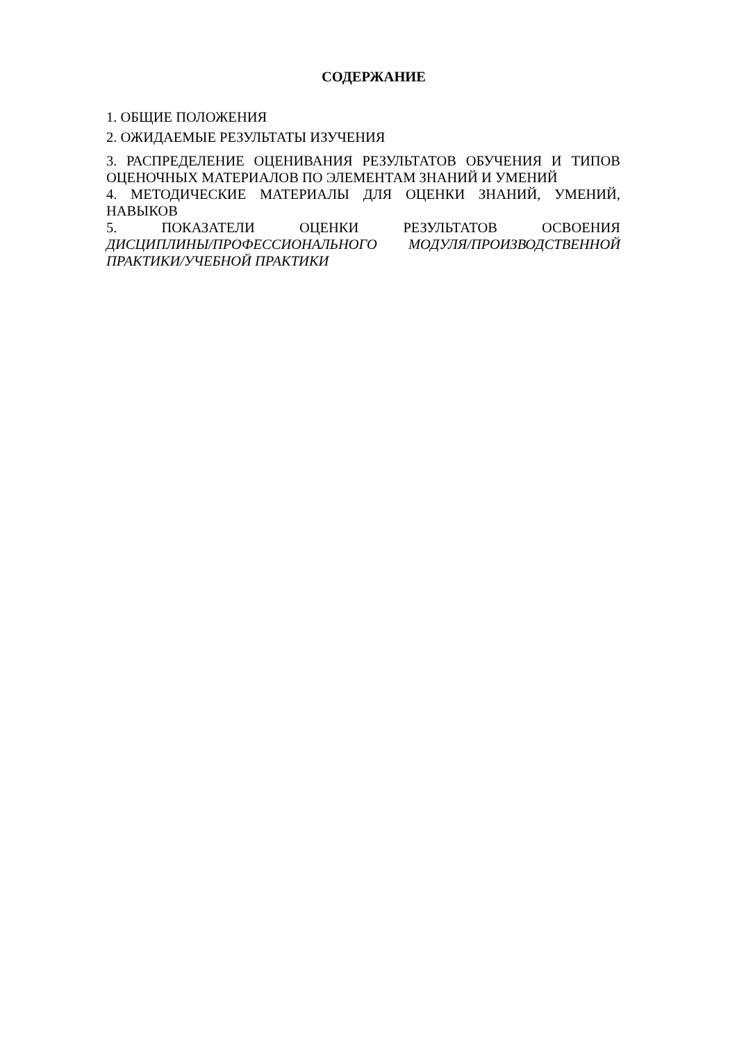СОДЕРЖАНИЕ
1. ОБЩИЕ ПОЛОЖЕНИЯ
2. ОЖИДАЕМЫЕ РЕЗУЛЬТАТЫ ИЗУЧЕНИЯ
3. РАСПРЕДЕЛЕНИЕ ОЦЕНИВАНИЯ РЕЗУЛЬТАТОВ ОБУЧЕНИЯ И ТИПОВ ОЦЕНОЧНЫХ МАТЕРИАЛОВ ПО ЭЛЕМЕНТАМ ЗНАНИЙ И УМЕНИЙ
4. МЕТОДИЧЕСКИЕ МАТЕРИАЛЫ ДЛЯ ОЦЕНКИ ЗНАНИЙ, УМЕНИЙ, НАВЫКОВ
5. ПОКАЗАТЕЛИ ОЦЕНКИ РЕЗУЛЬТАТОВ ОСВОЕНИЯ
ДИСЦИПЛИНЫ/ПРОФЕССИОНАЛЬНОГО МОДУЛЯ/ПРОИЗВОДСТВЕННОЙ ПРАКТИКИ/УЧЕБНОЙ ПРАКТИКИ